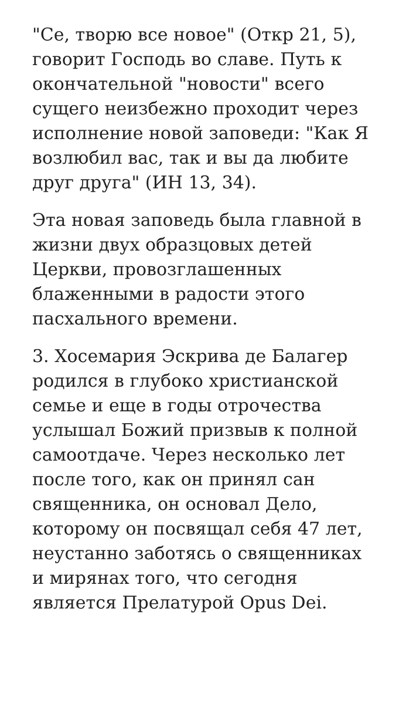"Се, творю все новое" (Откр 21, 5), говорит Господь во славе. Путь к окончательной "новости" всего сущего неизбежно проходит через исполнение новой заповеди: "Как Я возлюбил вас, так и вы да любите друг друга" (ИН 13, 34).
Эта новая заповедь была главной в жизни двух образцовых детей Церкви, провозглашенных блаженными в радости этого пасхального времени.
3. Хосемария Эскрива де Балагер родился в глубоко христианской семье и еще в годы отрочества услышал Божий призвыв к полной самоотдаче. Через несколько лет после того, как он принял сан священника, он основал Дело, которому он посвящал себя 47 лет, неустанно заботясь о священниках и мирянах того, что сегодня является Прелатурой Opus Dei.